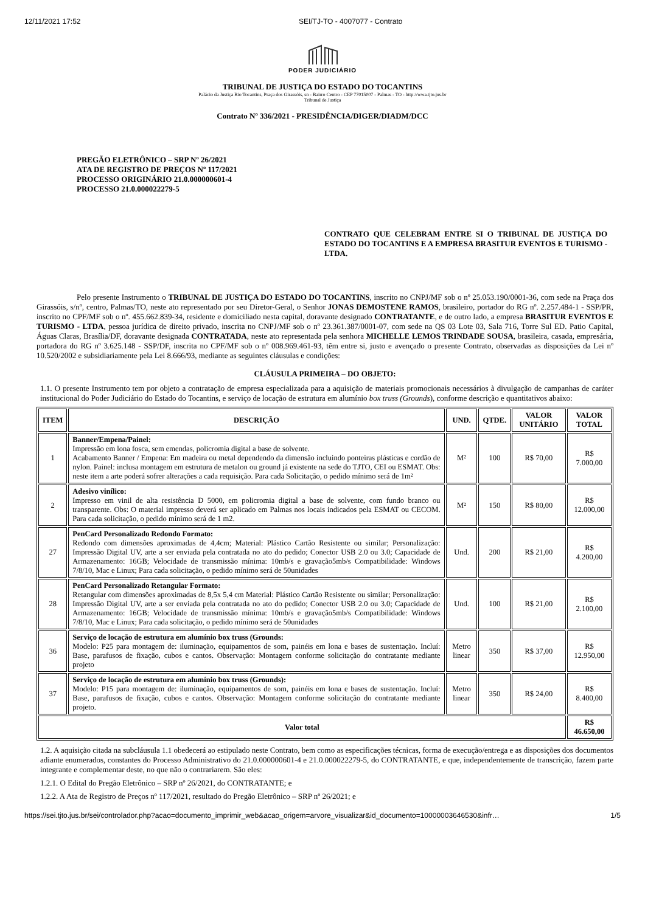12/11/2021 17:52 SEI/TJ-TO - 4007077 - Contrato
PODER JUDICIÁRIO
TRIBUNAL DE JUSTIÇA DO ESTADO DO TOCANTINS
Palácio da Justiça Rio Tocantins, Praça dos Girassóis, sn - Bairro Centro - CEP 77015007 - Palmas - TO - http://wwa.tjto.jus.br
Tribunal de Justiça
Contrato Nº 336/2021 - PRESIDÊNCIA/DIGER/DIADM/DCC
PREGÃO ELETRÔNICO – SRP Nº 26/2021
ATA DE REGISTRO DE PREÇOS Nº 117/2021
PROCESSO ORIGINÁRIO 21.0.000000601-4
PROCESSO 21.0.000022279-5
CONTRATO QUE CELEBRAM ENTRE SI O TRIBUNAL DE JUSTIÇA DO ESTADO DO TOCANTINS E A EMPRESA BRASITUR EVENTOS E TURISMO - LTDA.
Pelo presente Instrumento o TRIBUNAL DE JUSTIÇA DO ESTADO DO TOCANTINS, inscrito no CNPJ/MF sob o nº 25.053.190/0001-36, com sede na Praça dos Girassóis, s/nº, centro, Palmas/TO, neste ato representado por seu Diretor-Geral, o Senhor JONAS DEMOSTENE RAMOS, brasileiro, portador do RG nº. 2.257.484-1 - SSP/PR, inscrito no CPF/MF sob o nº. 455.662.839-34, residente e domiciliado nesta capital, doravante designado CONTRATANTE, e de outro lado, a empresa BRASITUR EVENTOS E TURISMO - LTDA, pessoa jurídica de direito privado, inscrita no CNPJ/MF sob o nº 23.361.387/0001-07, com sede na QS 03 Lote 03, Sala 716, Torre Sul ED. Patio Capital, Águas Claras, Brasília/DF, doravante designada CONTRATADA, neste ato representada pela senhora MICHELLE LEMOS TRINDADE SOUSA, brasileira, casada, empresária, portadora do RG nº 3.625.148 - SSP/DF, inscrita no CPF/MF sob o nº 008.969.461-93, têm entre si, justo e avençado o presente Contrato, observadas as disposições da Lei nº 10.520/2002 e subsidiariamente pela Lei 8.666/93, mediante as seguintes cláusulas e condições:
CLÁUSULA PRIMEIRA – DO OBJETO:
1.1. O presente Instrumento tem por objeto a contratação de empresa especializada para a aquisição de materiais promocionais necessários à divulgação de campanhas de caráter institucional do Poder Judiciário do Estado do Tocantins, e serviço de locação de estrutura em alumínio box truss (Grounds), conforme descrição e quantitativos abaixo:
| ITEM | DESCRIÇÃO | UND. | QTDE. | VALOR UNITÁRIO | VALOR TOTAL |
| --- | --- | --- | --- | --- | --- |
| 1 | Banner/Empena/Painel: Impressão em lona fosca, sem emendas, policromia digital a base de solvente. Acabamento Banner / Empena: Em madeira ou metal dependendo da dimensão incluindo ponteiras plásticas e cordão de nylon. Painel: inclusa montagem em estrutura de metalon ou ground já existente na sede do TJTO, CEI ou ESMAT. Obs: neste item a arte poderá sofrer alterações a cada requisição. Para cada Solicitação, o pedido mínimo será de 1m² | M² | 100 | R$ 70,00 | R$ 7.000,00 |
| 2 | Adesivo vinílico: Impresso em vinil de alta resistência D 5000, em policromia digital a base de solvente, com fundo branco ou transparente. Obs: O material impresso deverá ser aplicado em Palmas nos locais indicados pela ESMAT ou CECOM. Para cada solicitação, o pedido mínimo será de 1 m2. | M² | 150 | R$ 80,00 | R$ 12.000,00 |
| 27 | PenCard Personalizado Redondo Formato: Redondo com dimensões aproximadas de 4,4cm; Material: Plástico Cartão Resistente ou similar; Personalização: Impressão Digital UV, arte a ser enviada pela contratada no ato do pedido; Conector USB 2.0 ou 3.0; Capacidade de Armazenamento: 16GB; Velocidade de transmissão mínima: 10mb/s e gravação5mb/s Compatibilidade: Windows 7/8/10, Mac e Linux; Para cada solicitação, o pedido mínimo será de 50unidades | Und. | 200 | R$ 21,00 | R$ 4.200,00 |
| 28 | PenCard Personalizado Retangular Formato: Retangular com dimensões aproximadas de 8,5x 5,4 cm Material: Plástico Cartão Resistente ou similar; Personalização: Impressão Digital UV, arte a ser enviada pela contratada no ato do pedido; Conector USB 2.0 ou 3.0; Capacidade de Armazenamento: 16GB; Velocidade de transmissão mínima: 10mb/s e gravação5mb/s Compatibilidade: Windows 7/8/10, Mac e Linux; Para cada solicitação, o pedido mínimo será de 50unidades | Und. | 100 | R$ 21,00 | R$ 2.100,00 |
| 36 | Serviço de locação de estrutura em alumínio box truss (Grounds: Modelo: P25 para montagem de: iluminação, equipamentos de som, painéis em lona e bases de sustentação. Incluí: Base, parafusos de fixação, cubos e cantos. Observação: Montagem conforme solicitação do contratante mediante projeto | Metro linear | 350 | R$ 37,00 | R$ 12.950,00 |
| 37 | Serviço de locação de estrutura em alumínio box truss (Grounds): Modelo: P15 para montagem de: iluminação, equipamentos de som, painéis em lona e bases de sustentação. Incluí: Base, parafusos de fixação, cubos e cantos. Observação: Montagem conforme solicitação do contratante mediante projeto. | Metro linear | 350 | R$ 24,00 | R$ 8.400,00 |
| Valor total | | | | | R$ 46.650,00 |
1.2. A aquisição citada na subcláusula 1.1 obedecerá ao estipulado neste Contrato, bem como as especificações técnicas, forma de execução/entrega e as disposições dos documentos adiante enumerados, constantes do Processo Administrativo do 21.0.000000601-4 e 21.0.000022279-5, do CONTRATANTE, e que, independentemente de transcrição, fazem parte integrante e complementar deste, no que não o contrariarem. São eles:
1.2.1. O Edital do Pregão Eletrônico – SRP nº 26/2021, do CONTRATANTE; e
1.2.2. A Ata de Registro de Preços nº 117/2021, resultado do Pregão Eletrônico – SRP nº 26/2021; e
https://sei.tjto.jus.br/sei/controlador.php?acao=documento_imprimir_web&acao_origem=arvore_visualizar&id_documento=10000003646530&infr… 1/5